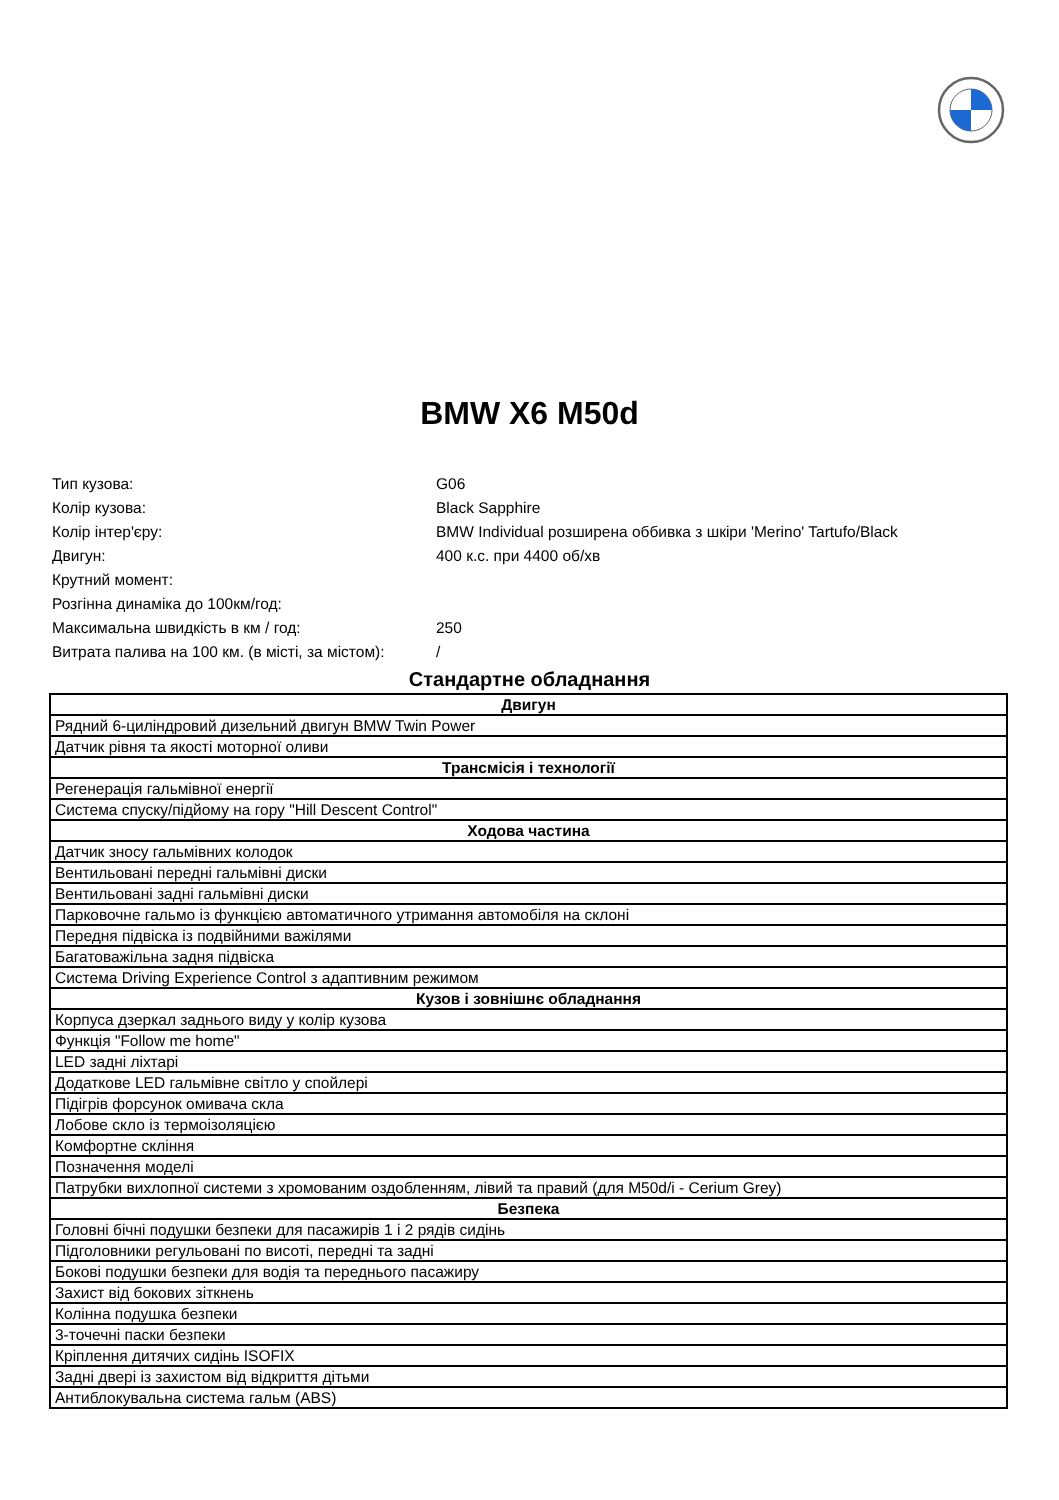BMW X6 M50d
| Тип кузова: | G06 |
| Колір кузова: | Black Sapphire |
| Колір інтер'єру: | BMW Individual розширена оббивка з шкіри 'Merino' Tartufo/Black |
| Двигун: | 400 к.с. при 4400 об/хв |
| Крутний момент: | |
| Розгінна динаміка до 100км/год: | |
| Максимальна швидкість в км / год: | 250 |
| Витрата палива на 100 км. (в місті, за містом): | / |
Стандартне обладнання
| Двигун |
| --- |
| Рядний 6-циліндровий дизельний двигун BMW Twin Power |
| Датчик рівня та якості моторної оливи |
| Трансмісія і технології |
| Регенерація гальмівної енергії |
| Система спуску/підйому на гору "Hill Descent Control" |
| Ходова частина |
| Датчик зносу гальмівних колодок |
| Вентильовані передні гальмівні диски |
| Вентильовані задні гальмівні диски |
| Парковочне гальмо із функцією автоматичного утримання автомобіля на склоні |
| Передня підвіска із подвійними важілями |
| Багатоважільна задня підвіска |
| Система Driving Experience Control з адаптивним режимом |
| Кузов і зовнішнє обладнання |
| Корпуса дзеркал заднього виду у колір кузова |
| Функція "Follow me home" |
| LED задні ліхтарі |
| Додаткове LED гальмівне світло у спойлері |
| Підігрів форсунок омивача скла |
| Лобове скло із термоізоляцією |
| Комфортне скління |
| Позначення моделі |
| Патрубки вихлопної системи з хромованим оздобленням, лівий та правий (для M50d/i - Cerium Grey) |
| Безпека |
| Головні бічні подушки безпеки для пасажирів 1 і 2 рядів сидінь |
| Підголовники регульовані по висоті, передні та задні |
| Бокові подушки безпеки для водія та переднього пасажиру |
| Захист від бокових зіткнень |
| Колінна подушка безпеки |
| 3-точечні паски безпеки |
| Кріплення дитячих сидінь ISOFIX |
| Задні двері із захистом від відкриття дітьми |
| Антиблокувальна система гальм (ABS) |